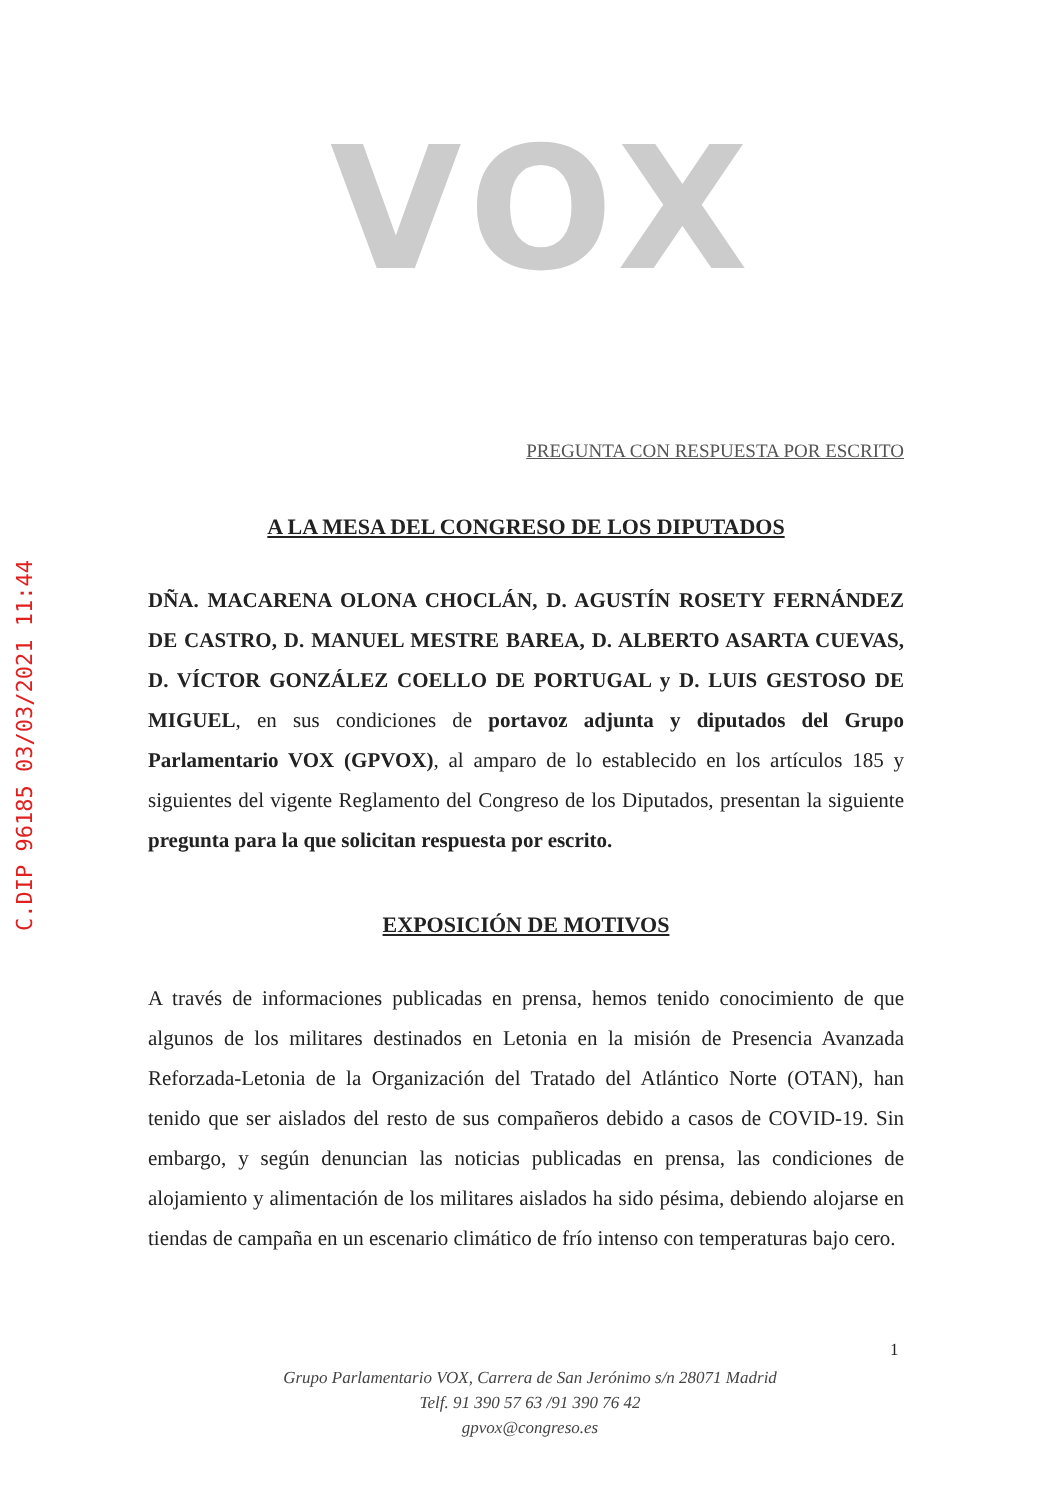C.DIP 96185 03/03/2021 11:44
VOX
PREGUNTA CON RESPUESTA POR ESCRITO
A LA MESA DEL CONGRESO DE LOS DIPUTADOS
DÑA. MACARENA OLONA CHOCLÁN, D. AGUSTÍN ROSETY FERNÁNDEZ DE CASTRO, D. MANUEL MESTRE BAREA, D. ALBERTO ASARTA CUEVAS, D. VÍCTOR GONZÁLEZ COELLO DE PORTUGAL y D. LUIS GESTOSO DE MIGUEL, en sus condiciones de portavoz adjunta y diputados del Grupo Parlamentario VOX (GPVOX), al amparo de lo establecido en los artículos 185 y siguientes del vigente Reglamento del Congreso de los Diputados, presentan la siguiente pregunta para la que solicitan respuesta por escrito.
EXPOSICIÓN DE MOTIVOS
A través de informaciones publicadas en prensa, hemos tenido conocimiento de que algunos de los militares destinados en Letonia en la misión de Presencia Avanzada Reforzada-Letonia de la Organización del Tratado del Atlántico Norte (OTAN), han tenido que ser aislados del resto de sus compañeros debido a casos de COVID-19. Sin embargo, y según denuncian las noticias publicadas en prensa, las condiciones de alojamiento y alimentación de los militares aislados ha sido pésima, debiendo alojarse en tiendas de campaña en un escenario climático de frío intenso con temperaturas bajo cero.
1
Grupo Parlamentario VOX, Carrera de San Jerónimo s/n 28071 Madrid
Telf. 91 390 57 63 /91 390 76 42
gpvox@congreso.es